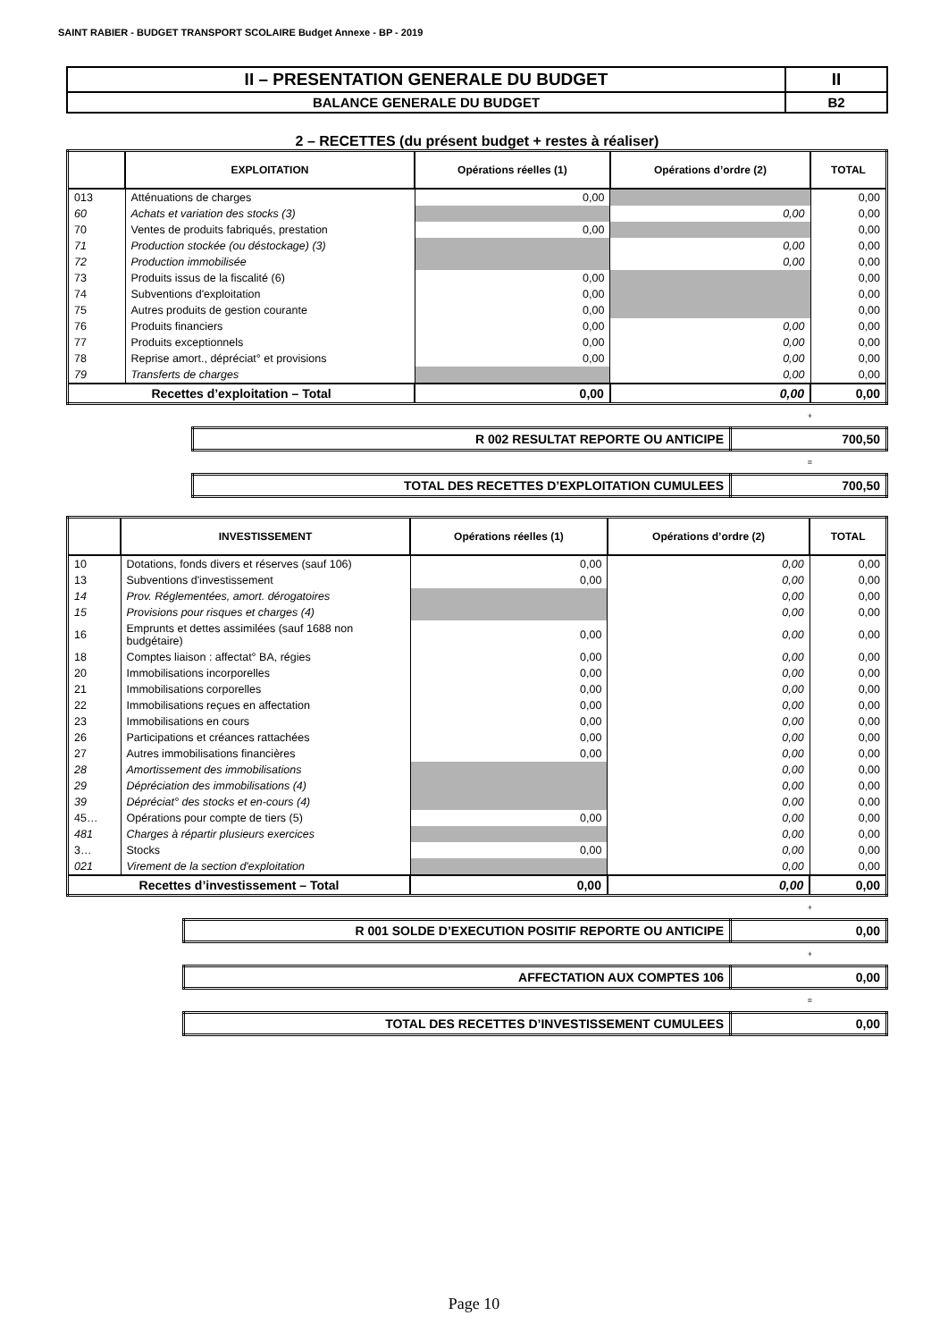SAINT RABIER - BUDGET TRANSPORT SCOLAIRE Budget Annexe - BP - 2019
| II – PRESENTATION GENERALE DU BUDGET | II |
| BALANCE GENERALE DU BUDGET | B2 |
2 – RECETTES (du présent budget + restes à réaliser)
| | EXPLOITATION | Opérations réelles (1) | Opérations d’ordre (2) | TOTAL |
| --- | --- | --- | --- | --- |
| 013 | Atténuations de charges | 0,00 | | 0,00 |
| 60 | Achats et variation des stocks (3) | | 0,00 | 0,00 |
| 70 | Ventes de produits fabriqués, prestation | 0,00 | | 0,00 |
| 71 | Production stockée (ou déstockage) (3) | | 0,00 | 0,00 |
| 72 | Production immobilisée | | 0,00 | 0,00 |
| 73 | Produits issus de la fiscalité (6) | 0,00 | | 0,00 |
| 74 | Subventions d'exploitation | 0,00 | | 0,00 |
| 75 | Autres produits de gestion courante | 0,00 | | 0,00 |
| 76 | Produits financiers | 0,00 | 0,00 | 0,00 |
| 77 | Produits exceptionnels | 0,00 | 0,00 | 0,00 |
| 78 | Reprise amort., dépréciat° et provisions | 0,00 | 0,00 | 0,00 |
| 79 | Transferts de charges | | 0,00 | 0,00 |
| Recettes d’exploitation – Total | | 0,00 | 0,00 | 0,00 |
+
| R 002 RESULTAT REPORTE OU ANTICIPE | 700,50 |
=
| TOTAL DES RECETTES D’EXPLOITATION CUMULEES | 700,50 |
| | INVESTISSEMENT | Opérations réelles (1) | Opérations d’ordre (2) | TOTAL |
| --- | --- | --- | --- | --- |
| 10 | Dotations, fonds divers et réserves (sauf 106) | 0,00 | 0,00 | 0,00 |
| 13 | Subventions d'investissement | 0,00 | 0,00 | 0,00 |
| 14 | Prov. Réglementées, amort. dérogatoires | | 0,00 | 0,00 |
| 15 | Provisions pour risques et charges (4) | | 0,00 | 0,00 |
| 16 | Emprunts et dettes assimilées (sauf 1688 non budgétaire) | 0,00 | 0,00 | 0,00 |
| 18 | Comptes liaison : affectat° BA, régies | 0,00 | 0,00 | 0,00 |
| 20 | Immobilisations incorporelles | 0,00 | 0,00 | 0,00 |
| 21 | Immobilisations corporelles | 0,00 | 0,00 | 0,00 |
| 22 | Immobilisations reçues en affectation | 0,00 | 0,00 | 0,00 |
| 23 | Immobilisations en cours | 0,00 | 0,00 | 0,00 |
| 26 | Participations et créances rattachées | 0,00 | 0,00 | 0,00 |
| 27 | Autres immobilisations financières | 0,00 | 0,00 | 0,00 |
| 28 | Amortissement des immobilisations | | 0,00 | 0,00 |
| 29 | Dépréciation des immobilisations (4) | | 0,00 | 0,00 |
| 39 | Dépréciat° des stocks et en-cours (4) | | 0,00 | 0,00 |
| 45… | Opérations pour compte de tiers (5) | 0,00 | 0,00 | 0,00 |
| 481 | Charges à répartir plusieurs exercices | | 0,00 | 0,00 |
| 3… | Stocks | 0,00 | 0,00 | 0,00 |
| 021 | Virement de la section d'exploitation | | 0,00 | 0,00 |
| Recettes d’investissement – Total | | 0,00 | 0,00 | 0,00 |
+
| R 001 SOLDE D’EXECUTION POSITIF REPORTE OU ANTICIPE | 0,00 |
+
| AFFECTATION AUX COMPTES 106 | 0,00 |
=
| TOTAL DES RECETTES D’INVESTISSEMENT CUMULEES | 0,00 |
Page 10